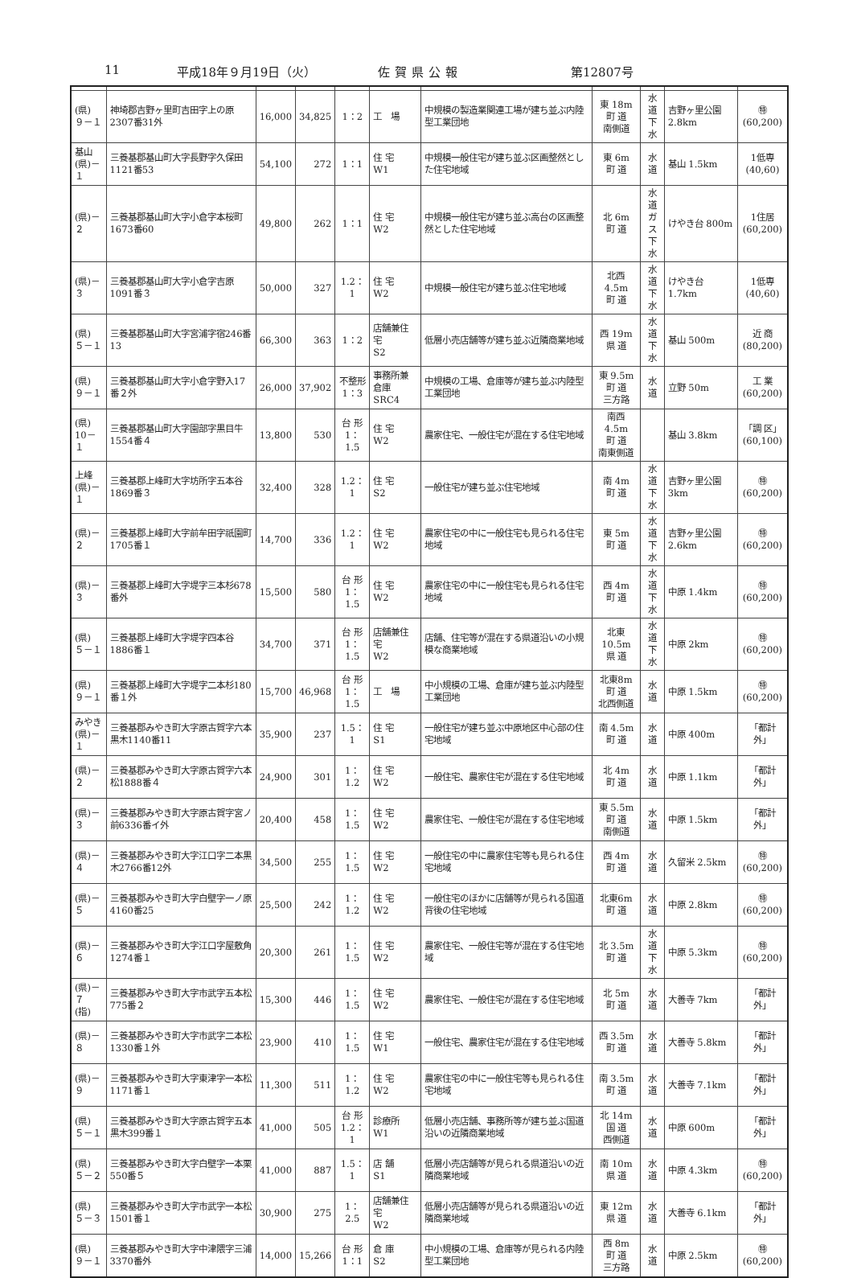11 平成18年９月19日（火） 佐賀県公報 第12807号
| (県) ９－１ | 神埼郡吉野ヶ里町吉田字上の原2307番31外 | 16,000 | 34,825 | 1：2 | 工 場 | 中規模の製造業関連工場が建ち並ぶ内陸型工業団地 | 東 18m 町 道 南側道 | 水 道 下 水 | 吉野ヶ里公園 2.8km | ㊕ (60,200) |
| 基山 (県)－１ | 三養基郡基山町大字長野字久保田1121番53 | 54,100 | 272 | 1：1 | 住 宅 W1 | 中規模一般住宅が建ち並ぶ区画整然とした住宅地域 | 東 6m 町 道 | 水 道 | 基山 1.5km | 1低専 (40,60) |
| (県)－２ | 三養基郡基山町大字小倉字本桜町1673番60 | 49,800 | 262 | 1：1 | 住 宅 W2 | 中規模一般住宅が建ち並ぶ高台の区画整然とした住宅地域 | 北 6m 町 道 | 水 道 ガ ス 下 水 | けやき台 800m | 1住居 (60,200) |
| (県)－３ | 三養基郡基山町大字小倉字吉原1091番３ | 50,000 | 327 | 1.2：1 | 住 宅 W2 | 中規模一般住宅が建ち並ぶ住宅地域 | 北西4.5m 町 道 | 水 道 下 水 | けやき台 1.7km | 1低専 (40,60) |
| (県) ５－１ | 三養基郡基山町大字宮浦字宿246番13 | 66,300 | 363 | 1：2 | 店舗兼住宅 S2 | 低層小売店舗等が建ち並ぶ近隣商業地域 | 西 19m 県 道 | 水 道 下 水 | 基山 500m | 近 商 (80,200) |
| (県) ９－１ | 三養基郡基山町大字小倉字野入17番２外 | 26,000 | 37,902 | 不整形 1：3 | 事務所兼倉庫 SRC4 | 中規模の工場、倉庫等が建ち並ぶ内陸型工業団地 | 東 9.5m 町 道 三方路 | 水 道 | 立野 50m | 工 業 (60,200) |
| (県) 10－１ | 三養基郡基山町大字園部字黒目牛1554番４ | 13,800 | 530 | 台 形 1：1.5 | 住 宅 W2 | 農家住宅、一般住宅が混在する住宅地域 | 南西4.5m 町 道 南東側道 | | 基山 3.8km | 「調 区」 (60,100) |
| 上峰 (県)－１ | 三養基郡上峰町大字坊所字五本谷1869番３ | 32,400 | 328 | 1.2：1 | 住 宅 S2 | 一般住宅が建ち並ぶ住宅地域 | 南 4m 町 道 | 水 道 下 水 | 吉野ヶ里公園 3km | ㊕ (60,200) |
| (県)－２ | 三養基郡上峰町大字前牟田字祇園町1705番１ | 14,700 | 336 | 1.2：1 | 住 宅 W2 | 農家住宅の中に一般住宅も見られる住宅地域 | 東 5m 町 道 | 水 道 下 水 | 吉野ヶ里公園 2.6km | ㊕ (60,200) |
| (県)－３ | 三養基郡上峰町大字堤字三本杉678番外 | 15,500 | 580 | 台 形 1：1.5 | 住 宅 W2 | 農家住宅の中に一般住宅も見られる住宅地域 | 西 4m 町 道 | 水 道 下 水 | 中原 1.4km | ㊕ (60,200) |
| (県) ５－１ | 三養基郡上峰町大字堤字四本谷1886番１ | 34,700 | 371 | 台 形 1：1.5 | 店舗兼住宅 W2 | 店舗、住宅等が混在する県道沿いの小規模な商業地域 | 北東10.5m 県 道 | 水 道 下 水 | 中原 2km | ㊕ (60,200) |
| (県) ９－１ | 三養基郡上峰町大字堤字二本杉180番１外 | 15,700 | 46,968 | 台 形 1：1.5 | 工 場 | 中小規模の工場、倉庫が建ち並ぶ内陸型工業団地 | 北東8m 町 道 北西側道 | 水 道 | 中原 1.5km | ㊕ (60,200) |
| みやき (県)－１ | 三養基郡みやき町大字原古賀字六本黒木1140番11 | 35,900 | 237 | 1.5：1 | 住 宅 S1 | 一般住宅が建ち並ぶ中原地区中心部の住宅地域 | 南 4.5m 町 道 | 水 道 | 中原 400m | 「都計外」 |
| (県)－２ | 三養基郡みやき町大字原古賀字六本松1888番４ | 24,900 | 301 | 1：1.2 | 住 宅 W2 | 一般住宅、農家住宅が混在する住宅地域 | 北 4m 町 道 | 水 道 | 中原 1.1km | 「都計外」 |
| (県)－３ | 三養基郡みやき町大字原古賀字宮ノ前6336番イ外 | 20,400 | 458 | 1：1.5 | 住 宅 W2 | 農家住宅、一般住宅が混在する住宅地域 | 東 5.5m 町 道 南側道 | 水 道 | 中原 1.5km | 「都計外」 |
| (県)－４ | 三養基郡みやき町大字江口字二本黒木2766番12外 | 34,500 | 255 | 1：1.5 | 住 宅 W2 | 一般住宅の中に農家住宅等も見られる住宅地域 | 西 4m 町 道 | 水 道 | 久留米 2.5km | ㊕ (60,200) |
| (県)－５ | 三養基郡みやき町大字白壁字一ノ原4160番25 | 25,500 | 242 | 1：1.2 | 住 宅 W2 | 一般住宅のほかに店舗等が見られる国道背後の住宅地域 | 北東6m 町 道 | 水 道 | 中原 2.8km | ㊕ (60,200) |
| (県)－６ | 三養基郡みやき町大字江口字屋敷角1274番１ | 20,300 | 261 | 1：1.5 | 住 宅 W2 | 農家住宅、一般住宅等が混在する住宅地域 | 北 3.5m 町 道 | 水 道 下 水 | 中原 5.3km | ㊕ (60,200) |
| (県)－７ (指) | 三養基郡みやき町大字市武字五本松775番２ | 15,300 | 446 | 1：1.5 | 住 宅 W2 | 農家住宅、一般住宅が混在する住宅地域 | 北 5m 町 道 | 水 道 | 大善寺 7km | 「都計外」 |
| (県)－８ | 三養基郡みやき町大字市武字二本松1330番１外 | 23,900 | 410 | 1：1.5 | 住 宅 W1 | 一般住宅、農家住宅が混在する住宅地域 | 西 3.5m 町 道 | 水 道 | 大善寺 5.8km | 「都計外」 |
| (県)－９ | 三養基郡みやき町大字東津字一本松1171番１ | 11,300 | 511 | 1：1.2 | 住 宅 W2 | 農家住宅の中に一般住宅等も見られる住宅地域 | 南 3.5m 町 道 | 水 道 | 大善寺 7.1km | 「都計外」 |
| (県) ５－１ | 三養基郡みやき町大字原古賀字五本黒木399番１ | 41,000 | 505 | 台 形 1.2：1 | 診療所 W1 | 低層小売店舗、事務所等が建ち並ぶ国道沿いの近隣商業地域 | 北 14m 国 道 西側道 | 水 道 | 中原 600m | 「都計外」 |
| (県) ５－２ | 三養基郡みやき町大字白壁字一本栗550番５ | 41,000 | 887 | 1.5：1 | 店 舗 S1 | 低層小売店舗等が見られる県道沿いの近隣商業地域 | 南 10m 県 道 | 水 道 | 中原 4.3km | ㊕ (60,200) |
| (県) ５－３ | 三養基郡みやき町大字市武字一本松1501番１ | 30,900 | 275 | 1：2.5 | 店舗兼住宅 W2 | 低層小売店舗等が見られる県道沿いの近隣商業地域 | 東 12m 県 道 | 水 道 | 大善寺 6.1km | 「都計外」 |
| (県) ９－１ | 三養基郡みやき町大字中津隈字三浦3370番外 | 14,000 | 15,266 | 台 形 1：1 | 倉 庫 S2 | 中小規模の工場、倉庫等が見られる内陸型工業団地 | 西 8m 町 道 三方路 | 水 道 | 中原 2.5km | ㊕ (60,200) |